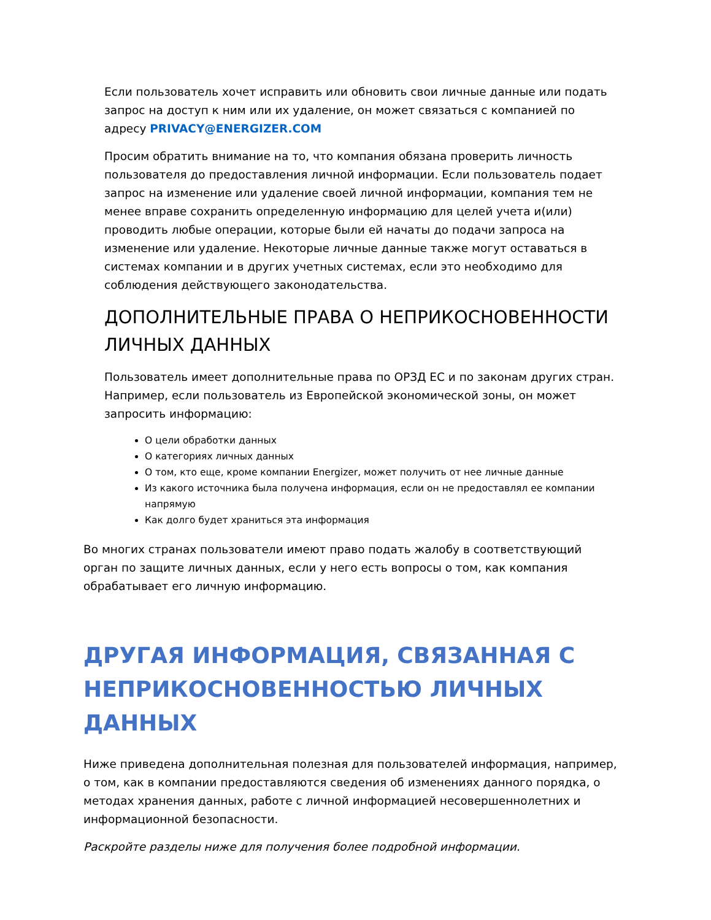Если пользователь хочет исправить или обновить свои личные данные или подать запрос на доступ к ним или их удаление, он может связаться с компанией по адресу PRIVACY@ENERGIZER.COM
Просим обратить внимание на то, что компания обязана проверить личность пользователя до предоставления личной информации. Если пользователь подает запрос на изменение или удаление своей личной информации, компания тем не менее вправе сохранить определенную информацию для целей учета и(или) проводить любые операции, которые были ей начаты до подачи запроса на изменение или удаление. Некоторые личные данные также могут оставаться в системах компании и в других учетных системах, если это необходимо для соблюдения действующего законодательства.
ДОПОЛНИТЕЛЬНЫЕ ПРАВА О НЕПРИКОСНОВЕННОСТИ ЛИЧНЫХ ДАННЫХ
Пользователь имеет дополнительные права по ОРЗД ЕС и по законам других стран. Например, если пользователь из Европейской экономической зоны, он может запросить информацию:
О цели обработки данных
О категориях личных данных
О том, кто еще, кроме компании Energizer, может получить от нее личные данные
Из какого источника была получена информация, если он не предоставлял ее компании напрямую
Как долго будет храниться эта информация
Во многих странах пользователи имеют право подать жалобу в соответствующий орган по защите личных данных, если у него есть вопросы о том, как компания обрабатывает его личную информацию.
ДРУГАЯ ИНФОРМАЦИЯ, СВЯЗАННАЯ С НЕПРИКОСНОВЕННОСТЬЮ ЛИЧНЫХ ДАННЫХ
Ниже приведена дополнительная полезная для пользователей информация, например, о том, как в компании предоставляются сведения об изменениях данного порядка, о методах хранения данных, работе с личной информацией несовершеннолетних и информационной безопасности.
Раскройте разделы ниже для получения более подробной информации.